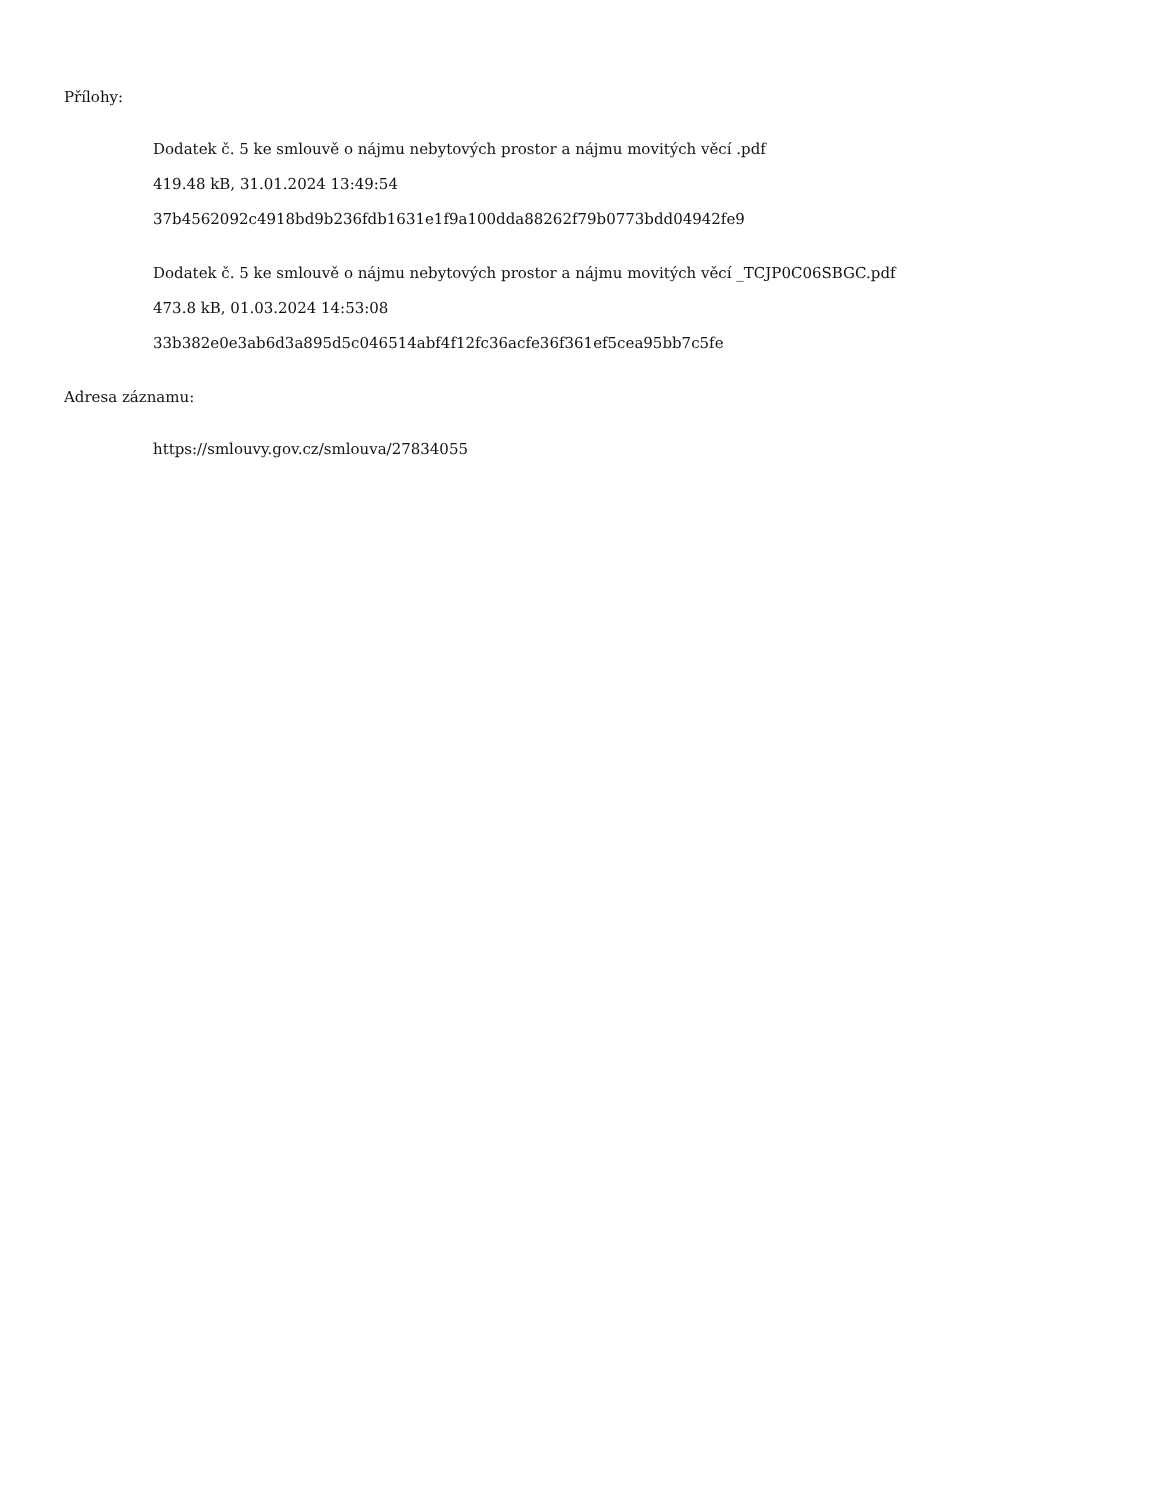Přílohy:
Dodatek č. 5 ke smlouvě o nájmu nebytových prostor a nájmu movitých věcí .pdf
419.48 kB, 31.01.2024 13:49:54
37b4562092c4918bd9b236fdb1631e1f9a100dda88262f79b0773bdd04942fe9
Dodatek č. 5 ke smlouvě o nájmu nebytových prostor a nájmu movitých věcí _TCJP0C06SBGC.pdf
473.8 kB, 01.03.2024 14:53:08
33b382e0e3ab6d3a895d5c046514abf4f12fc36acfe36f361ef5cea95bb7c5fe
Adresa záznamu:
https://smlouvy.gov.cz/smlouva/27834055